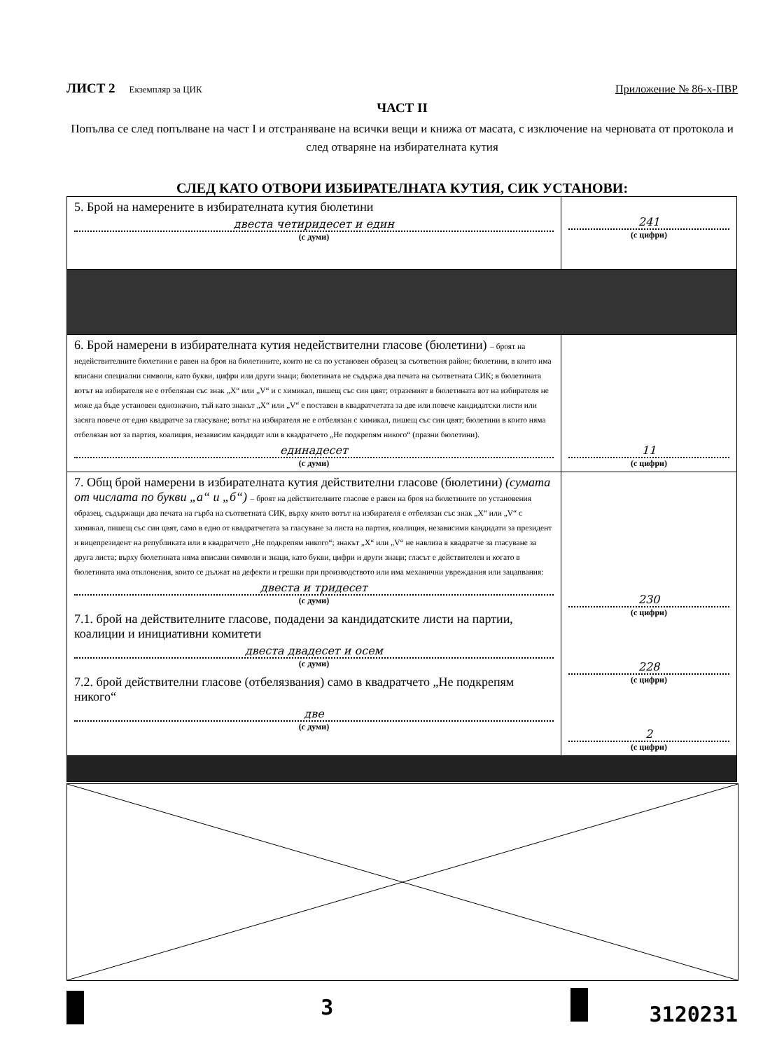ЛИСТ 2 Екземпляр за ЦИК Приложение № 86-х-ПВР
ЧАСТ II
Попълва се след попълване на част I и отстраняване на всички вещи и книжа от масата, с изключение на черновата от протокола и след отваряне на избирателната кутия
СЛЕД КАТО ОТВОРИ ИЗБИРАТЕЛНАТА КУТИЯ, СИК УСТАНОВИ:
| 5. Брой на намерените в избирателната кутия бюлетини двеста четиридесет и един (с думи) | 241 (с цифри) |
| 6. Брой намерени в избирателната кутия недействителни гласове (бюлетини) – броят на недействителните бюлетини е равен на броя на бюлетините, които не са по установен образец за съответния район; бюлетини, в които има вписани специални символи, като букви, цифри или други знаци; бюлетината не съдържа два печата на съответната СИК; в бюлетината вотът на избирателя не е отбелязан със знак „X“ или „V“ и с химикал, пишещ със син цвят; отразеният в бюлетината вот на избирателя не може да бъде установен еднозначно, тъй като знакът „X“ или „V“ е поставен в квадратчетата за две или повече кандидатски листи или засяга повече от едно квадратче за гласуване; вотът на избирателя не е отбелязан с химикал, пишещ със син цвят; бюлетини в които няма отбелязан вот за партия, коалиция, независим кандидат или в квадратчето „Не подкрепям никого“ (празни бюлетини). единадесет (с думи) | 11 (с цифри) |
| 7. Общ брой намерени в избирателната кутия действителни гласове (бюлетини) (сумата от числата по букви „а“ и „б“) – броят на действителните гласове е равен на броя на бюлетините по установения образец, съдържащи два печата на гърба на съответната СИК, върху които вотът на избирателя е отбелязан със знак „X“ или „V“ с химикал, пишещ със син цвят, само в едно от квадратчетата за гласуване за листа на партия, коалиция, независими кандидати за президент и вицепрезидент на републиката или в квадратчето „Не подкрепям никого“; знакът „X“ или „V“ не навлиза в квадратче за гласуване за друга листа; върху бюлетината няма вписани символи и знаци, като букви, цифри и други знаци; гласът е действителен и когато в бюлетината има отклонения, които се дължат на дефекти и грешки при производството или има механични увреждания или зацапвания: двеста и тридесет (с думи) 7.1. брой на действителните гласове, подадени за кандидатските листи на партии, коалиции и инициативни комитети двеста двадесет и осем (с думи) 7.2. брой действителни гласове (отбелязвания) само в квадратчето „Не подкрепям никого“ две (с думи) | 230 (с цифри) 228 (с цифри) 2 (с цифри) |
3 3120231